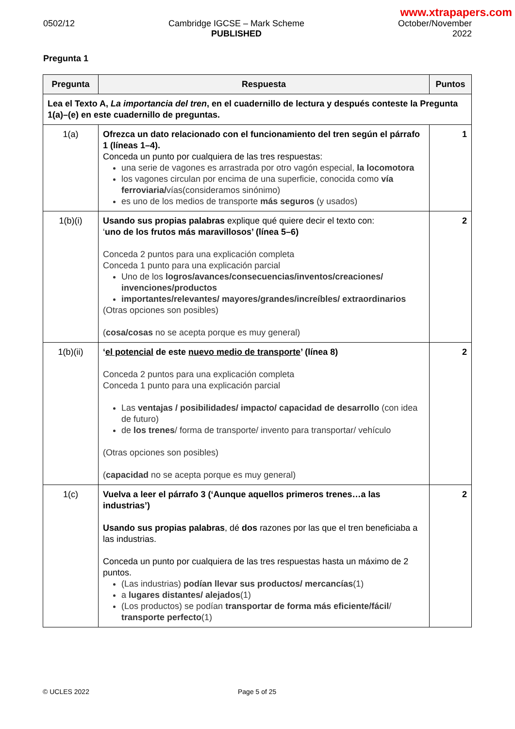www.xtrapapers.com
0502/12 Cambridge IGCSE – Mark Scheme
PUBLISHED
October/November
2022
Pregunta 1
| Pregunta | Respuesta | Puntos |
| --- | --- | --- |
| Lea el Texto A, La importancia del tren , en el cuadernillo de lectura y después conteste la Pregunta 1(a)–(e) en este cuadernillo de preguntas. | | |
| 1(a) | Ofrezca un dato relacionado con el funcionamiento del tren según el párrafo 1 (líneas 1–4). Conceda un punto por cualquiera de las tres respuestas: una serie de vagones es arrastrada por otro vagón especial, la locomotora los vagones circulan por encima de una superficie, conocida como vía ferroviaria/ vías(consideramos sinónimo) es uno de los medios de transporte más seguros (y usados) | 1 |
| 1(b)(i) | Usando sus propias palabras explique qué quiere decir el texto con: ‘ uno de los frutos más maravillosos’ (línea 5–6) Conceda 2 puntos para una explicación completa Conceda 1 punto para una explicación parcial Uno de los logros/avances/consecuencias/inventos/creaciones/ invenciones/productos importantes/relevantes/ mayores/grandes/increíbles/ extraordinarios (Otras opciones son posibles) ( cosa/cosas no se acepta porque es muy general) | 2 |
| 1(b)(ii) | ‘ el potencial de este nuevo medio de transporte ’ (línea 8) Conceda 2 puntos para una explicación completa Conceda 1 punto para una explicación parcial Las ventajas / posibilidades/ impacto/ capacidad de desarrollo (con idea de futuro) de los trenes / forma de transporte/ invento para transportar/ vehículo (Otras opciones son posibles) ( capacidad no se acepta porque es muy general) | 2 |
| 1(c) | Vuelva a leer el párrafo 3 (‘Aunque aquellos primeros trenes…a las industrias’) Usando sus propias palabras , dé dos razones por las que el tren beneficiaba a las industrias. Conceda un punto por cualquiera de las tres respuestas hasta un máximo de 2 puntos. (Las industrias) podían llevar sus productos/ mercancías (1) a lugares distantes/ alejados (1) (Los productos) se podían transportar de forma más eficiente/fácil / transporte perfecto (1) | 2 |
© UCLES 2022 Page 5 of 25